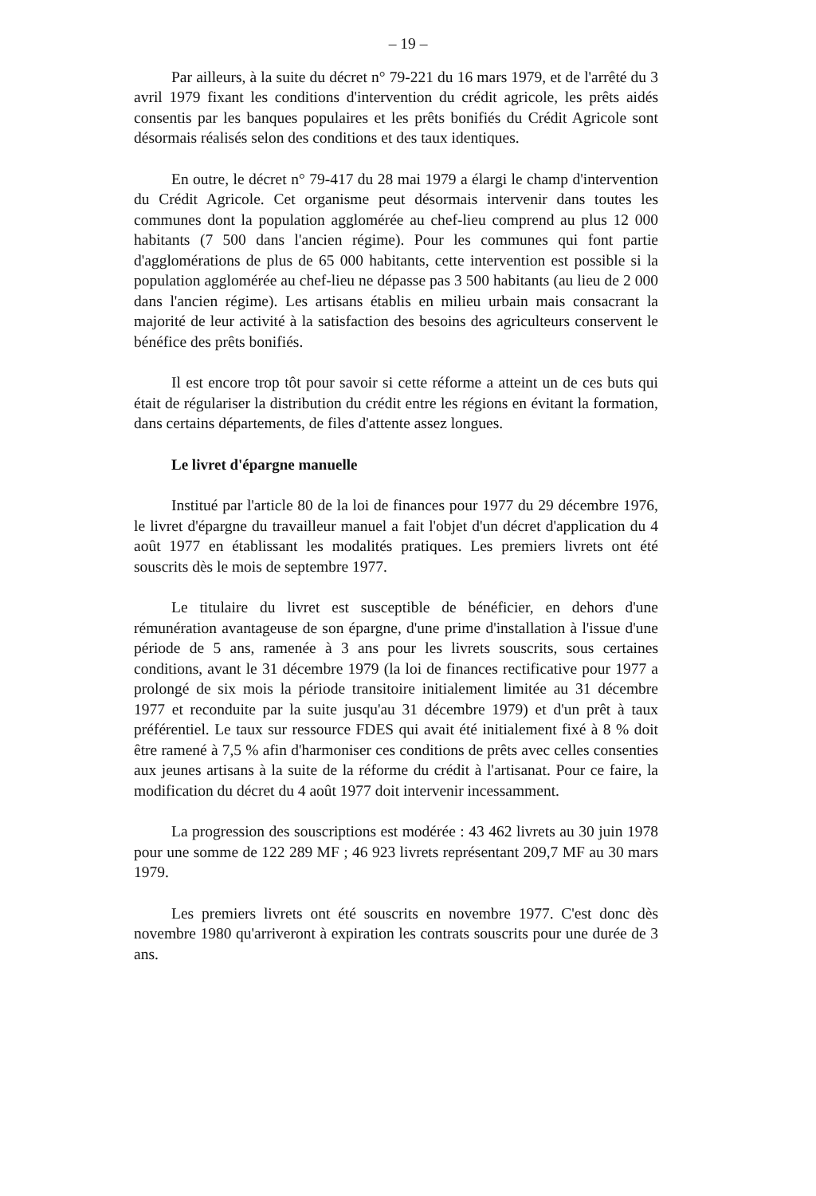– 19 –
Par ailleurs, à la suite du décret n° 79-221 du 16 mars 1979, et de l'arrêté du 3 avril 1979 fixant les conditions d'intervention du crédit agricole, les prêts aidés consentis par les banques populaires et les prêts bonifiés du Crédit Agricole sont désormais réalisés selon des conditions et des taux identiques.
En outre, le décret n° 79-417 du 28 mai 1979 a élargi le champ d'intervention du Crédit Agricole. Cet organisme peut désormais intervenir dans toutes les communes dont la population agglomérée au chef-lieu comprend au plus 12 000 habitants (7 500 dans l'ancien régime). Pour les communes qui font partie d'agglomérations de plus de 65 000 habitants, cette intervention est possible si la population agglomérée au chef-lieu ne dépasse pas 3 500 habitants (au lieu de 2 000 dans l'ancien régime). Les artisans établis en milieu urbain mais consacrant la majorité de leur activité à la satisfaction des besoins des agriculteurs conservent le bénéfice des prêts bonifiés.
Il est encore trop tôt pour savoir si cette réforme a atteint un de ces buts qui était de régulariser la distribution du crédit entre les régions en évitant la formation, dans certains départements, de files d'attente assez longues.
Le livret d'épargne manuelle
Institué par l'article 80 de la loi de finances pour 1977 du 29 décembre 1976, le livret d'épargne du travailleur manuel a fait l'objet d'un décret d'application du 4 août 1977 en établissant les modalités pratiques. Les premiers livrets ont été souscrits dès le mois de septembre 1977.
Le titulaire du livret est susceptible de bénéficier, en dehors d'une rémunération avantageuse de son épargne, d'une prime d'installation à l'issue d'une période de 5 ans, ramenée à 3 ans pour les livrets souscrits, sous certaines conditions, avant le 31 décembre 1979 (la loi de finances rectificative pour 1977 a prolongé de six mois la période transitoire initialement limitée au 31 décembre 1977 et reconduite par la suite jusqu'au 31 décembre 1979) et d'un prêt à taux préférentiel. Le taux sur ressource FDES qui avait été initialement fixé à 8 % doit être ramené à 7,5 % afin d'harmoniser ces conditions de prêts avec celles consenties aux jeunes artisans à la suite de la réforme du crédit à l'artisanat. Pour ce faire, la modification du décret du 4 août 1977 doit intervenir incessamment.
La progression des souscriptions est modérée : 43 462 livrets au 30 juin 1978 pour une somme de 122 289 MF ; 46 923 livrets représentant 209,7 MF au 30 mars 1979.
Les premiers livrets ont été souscrits en novembre 1977. C'est donc dès novembre 1980 qu'arriveront à expiration les contrats souscrits pour une durée de 3 ans.